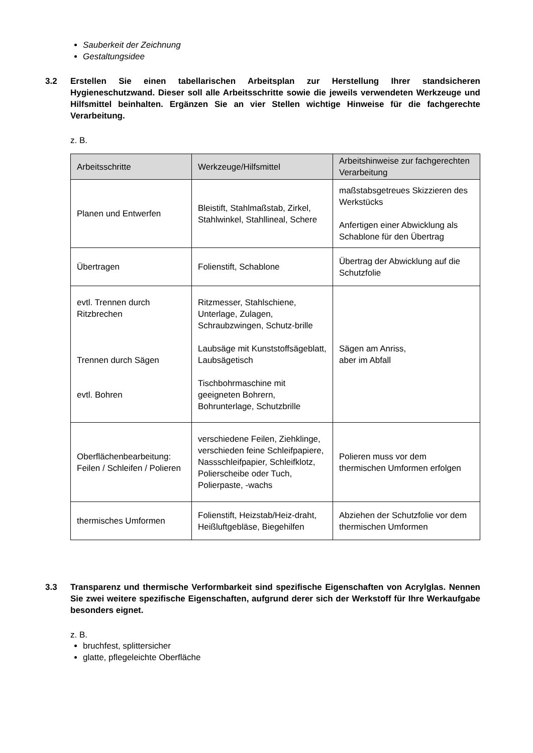Sauberkeit der Zeichnung
Gestaltungsidee
3.2 Erstellen Sie einen tabellarischen Arbeitsplan zur Herstellung Ihrer standsicheren Hygieneschutzwand. Dieser soll alle Arbeitsschritte sowie die jeweils verwendeten Werkzeuge und Hilfsmittel beinhalten. Ergänzen Sie an vier Stellen wichtige Hinweise für die fachgerechte Verarbeitung.
z. B.
| Arbeitsschritte | Werkzeuge/Hilfsmittel | Arbeitshinweise zur fachgerechten Verarbeitung |
| --- | --- | --- |
| Planen und Entwerfen | Bleistift, Stahlmaßstab, Zirkel, Stahlwinkel, Stahllineal, Schere | maßstabsgetreues Skizzieren des Werkstücks Anfertigen einer Abwicklung als Schablone für den Übertrag |
| Übertragen | Folienstift, Schablone | Übertrag der Abwicklung auf die Schutzfolie |
| evtl. Trennen durch Ritzbrechen Trennen durch Sägen evtl. Bohren | Ritzmesser, Stahlschiene, Unterlage, Zulagen, Schraubzwingen, Schutz-brille Laubsäge mit Kunststoffsägeblatt, Laubsägetisch Tischbohrmaschine mit geeigneten Bohrern, Bohrunterlage, Schutzbrille | Sägen am Anriss, aber im Abfall |
| Oberflächenbearbeitung: Feilen / Schleifen / Polieren | verschiedene Feilen, Ziehklinge, verschieden feine Schleifpapiere, Nassschleifpapier, Schleifklotz, Polierscheibe oder Tuch, Polierpaste, -wachs | Polieren muss vor dem thermischen Umformen erfolgen |
| thermisches Umformen | Folienstift, Heizstab/Heiz-draht, Heißluftgebläse, Biegehilfen | Abziehen der Schutzfolie vor dem thermischen Umformen |
3.3 Transparenz und thermische Verformbarkeit sind spezifische Eigenschaften von Acrylglas. Nennen Sie zwei weitere spezifische Eigenschaften, aufgrund derer sich der Werkstoff für Ihre Werkaufgabe besonders eignet.
z. B.
bruchfest, splittersicher
glatte, pflegeleichte Oberfläche